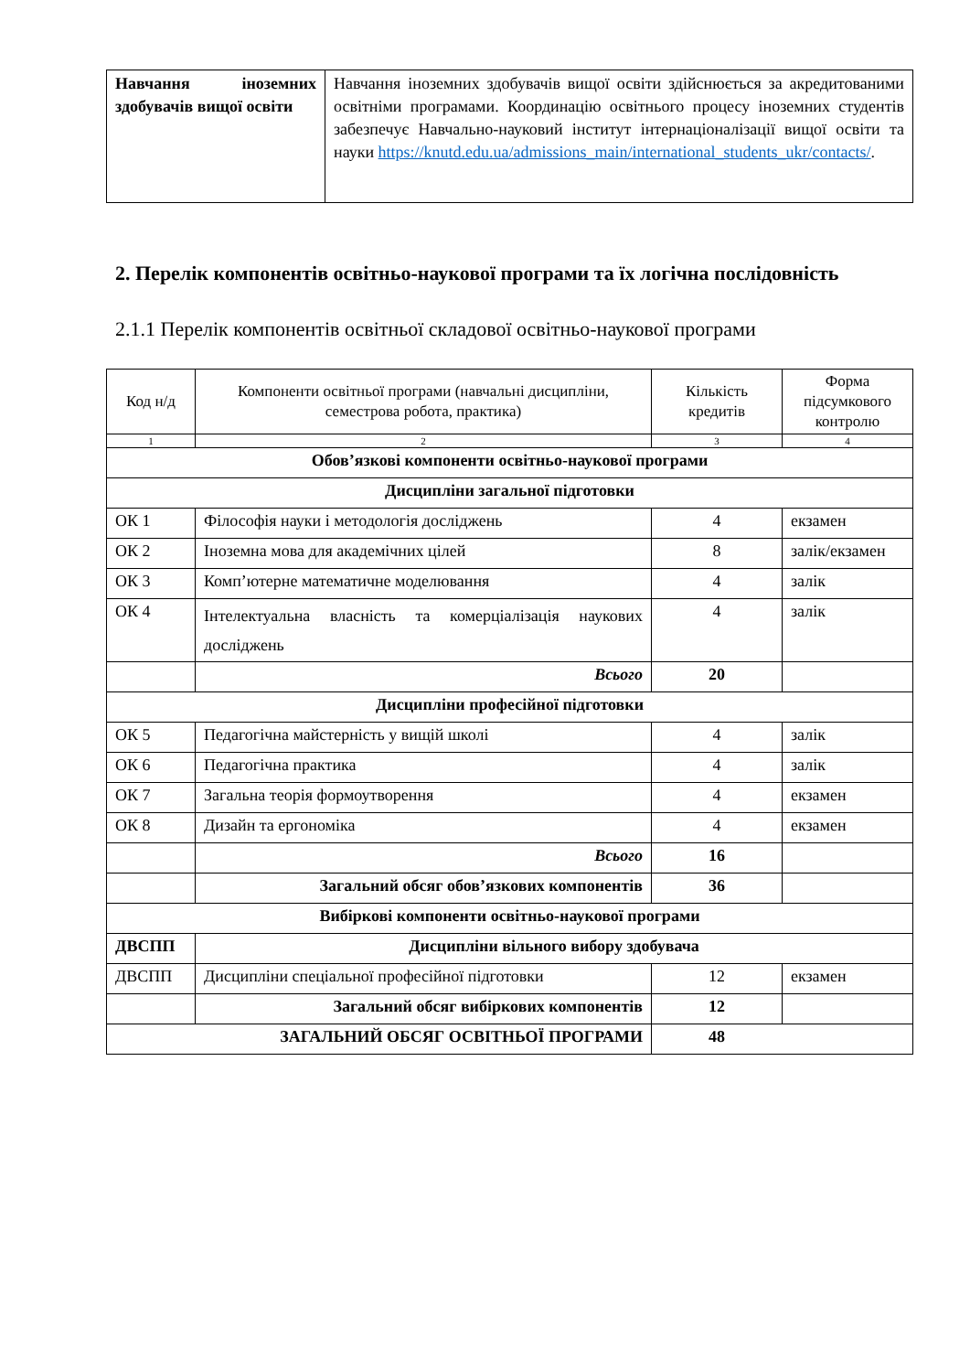| Навчання іноземних здобувачів вищої освіти | Навчання іноземних здобувачів вищої освіти здійснюється за акредитованими освітніми програмами. Координацію освітнього процесу іноземних студентів забезпечує Навчально-науковий інститут інтернаціоналізації вищої освіти та науки https://knutd.edu.ua/admissions_main/international_students_ukr/contacts/ . |
2. Перелік компонентів освітньо-наукової програми та їх логічна послідовність
2.1.1 Перелік компонентів освітньої складової освітньо-наукової програми
| Код н/д | Компоненти освітньої програми (навчальні дисципліни, семестрова робота, практика) | Кількість кредитів | Форма підсумкового контролю |
| --- | --- | --- | --- |
| 1 | 2 | 3 | 4 |
| Обов’язкові компоненти освітньо-наукової програми | | | |
| Дисципліни загальної підготовки | | | |
| ОК 1 | Філософія науки і методологія досліджень | 4 | екзамен |
| ОК 2 | Іноземна мова для академічних цілей | 8 | залік/екзамен |
| ОК 3 | Комп’ютерне математичне моделювання | 4 | залік |
| ОК 4 | Інтелектуальна власність та комерціалізація наукових досліджень | 4 | залік |
| | Всього | 20 | |
| Дисципліни професійної підготовки | | | |
| ОК 5 | Педагогічна майстерність у вищій школі | 4 | залік |
| ОК 6 | Педагогічна практика | 4 | залік |
| ОК 7 | Загальна теорія формоутворення | 4 | екзамен |
| ОК 8 | Дизайн та ергономіка | 4 | екзамен |
| | Всього | 16 | |
| | Загальний обсяг обов’язкових компонентів | 36 | |
| Вибіркові компоненти освітньо-наукової програми | | | |
| ДВСПП | Дисципліни вільного вибору здобувача | | |
| ДВСПП | Дисципліни спеціальної професійної підготовки | 12 | екзамен |
| | Загальний обсяг вибіркових компонентів | 12 | |
| ЗАГАЛЬНИЙ ОБСЯГ ОСВІТНЬОЇ ПРОГРАМИ | | 48 | |